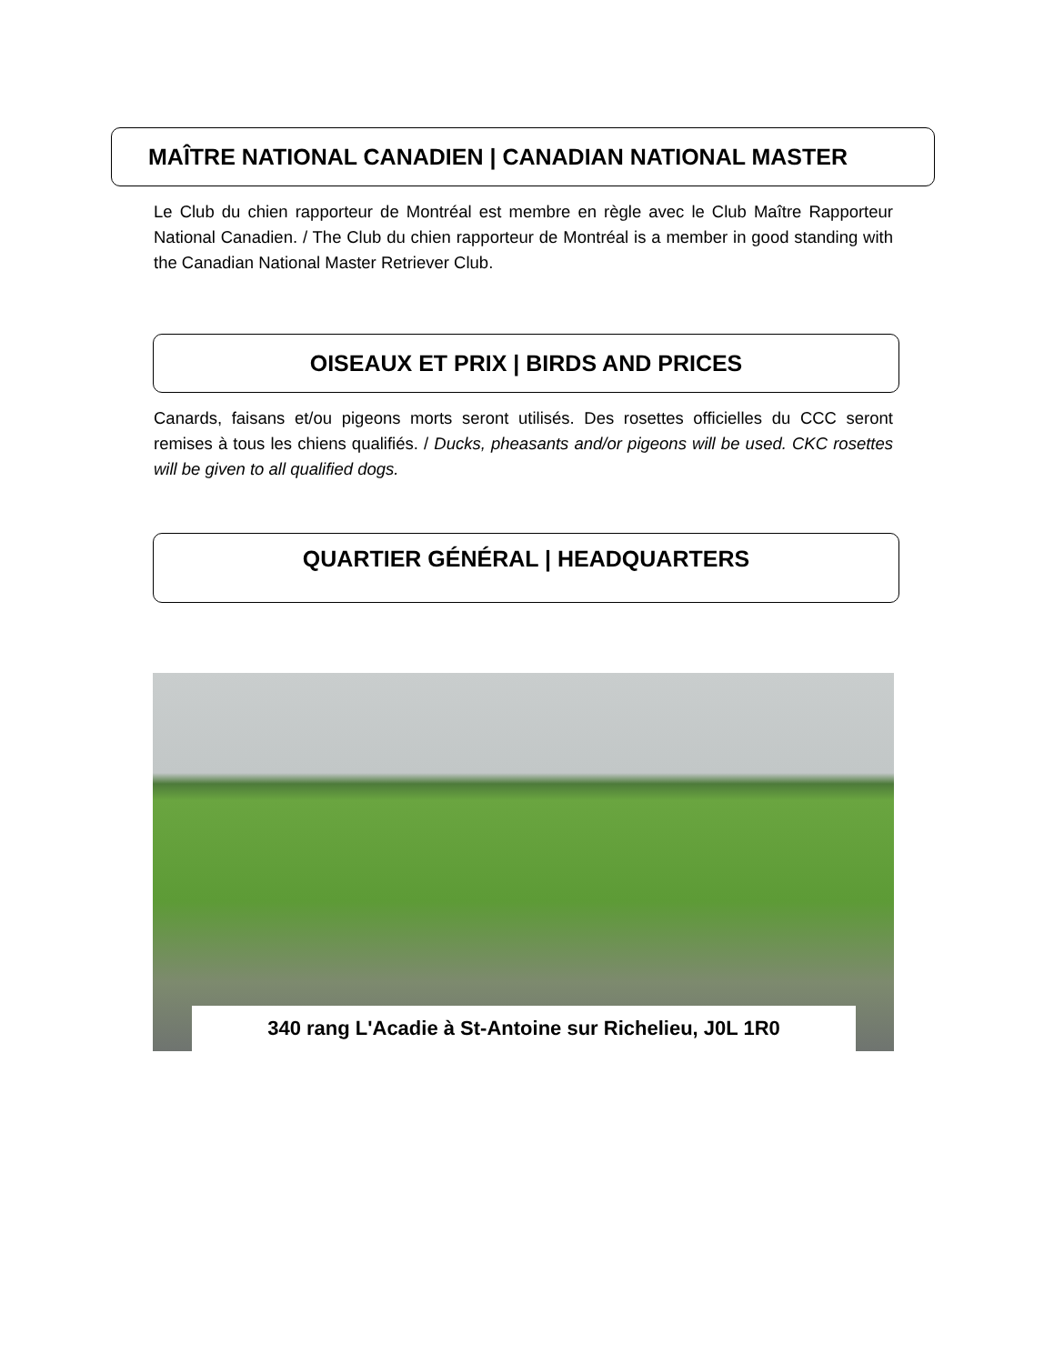MAÎTRE NATIONAL CANADIEN | CANADIAN NATIONAL MASTER
Le Club du chien rapporteur de Montréal est membre en règle avec le Club Maître Rapporteur National Canadien. / The Club du chien rapporteur de Montréal is a member in good standing with the Canadian National Master Retriever Club.
OISEAUX ET PRIX | BIRDS AND PRICES
Canards, faisans et/ou pigeons morts seront utilisés. Des rosettes officielles du CCC seront remises à tous les chiens qualifiés. / Ducks, pheasants and/or pigeons will be used. CKC rosettes will be given to all qualified dogs.
QUARTIER GÉNÉRAL | HEADQUARTERS
340 rang L'Acadie à St-Antoine sur Richelieu, J0L 1R0